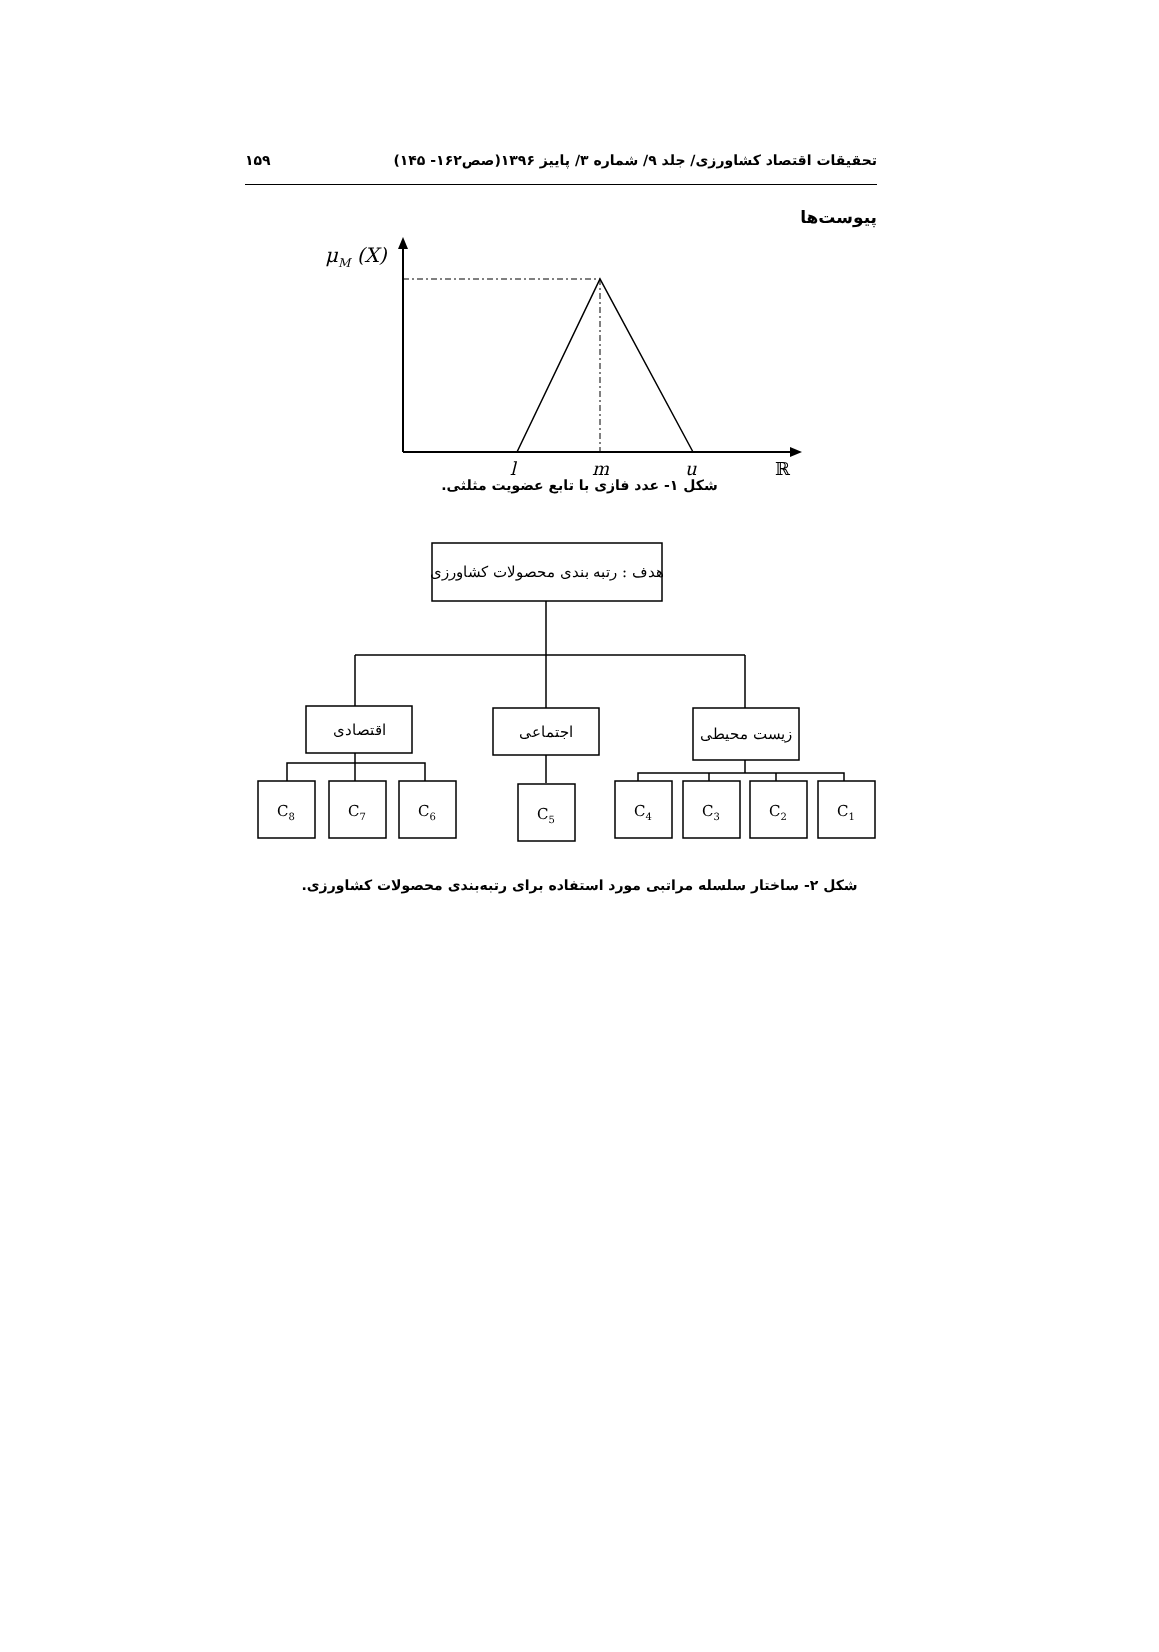تحقیقات اقتصاد کشاورزی/ جلد ۹/ شماره ۳/ پاییز ۱۳۹۶(صص۱۶۲- ۱۴۵) ۱۵۹
پیوست‌ها
μM (X)
l
m
u
ℝ
شکل ۱- عدد فازی با تابع عضویت مثلثی.
هدف : رتبه بندی محصولات کشاورزی
اقتصادی
اجتماعی
زیست محیطی
C8
C7
C6
C5
C4
C3
C2
C1
شکل ۲- ساختار سلسله مراتبی مورد استفاده برای رتبه‌بندی محصولات کشاورزی.